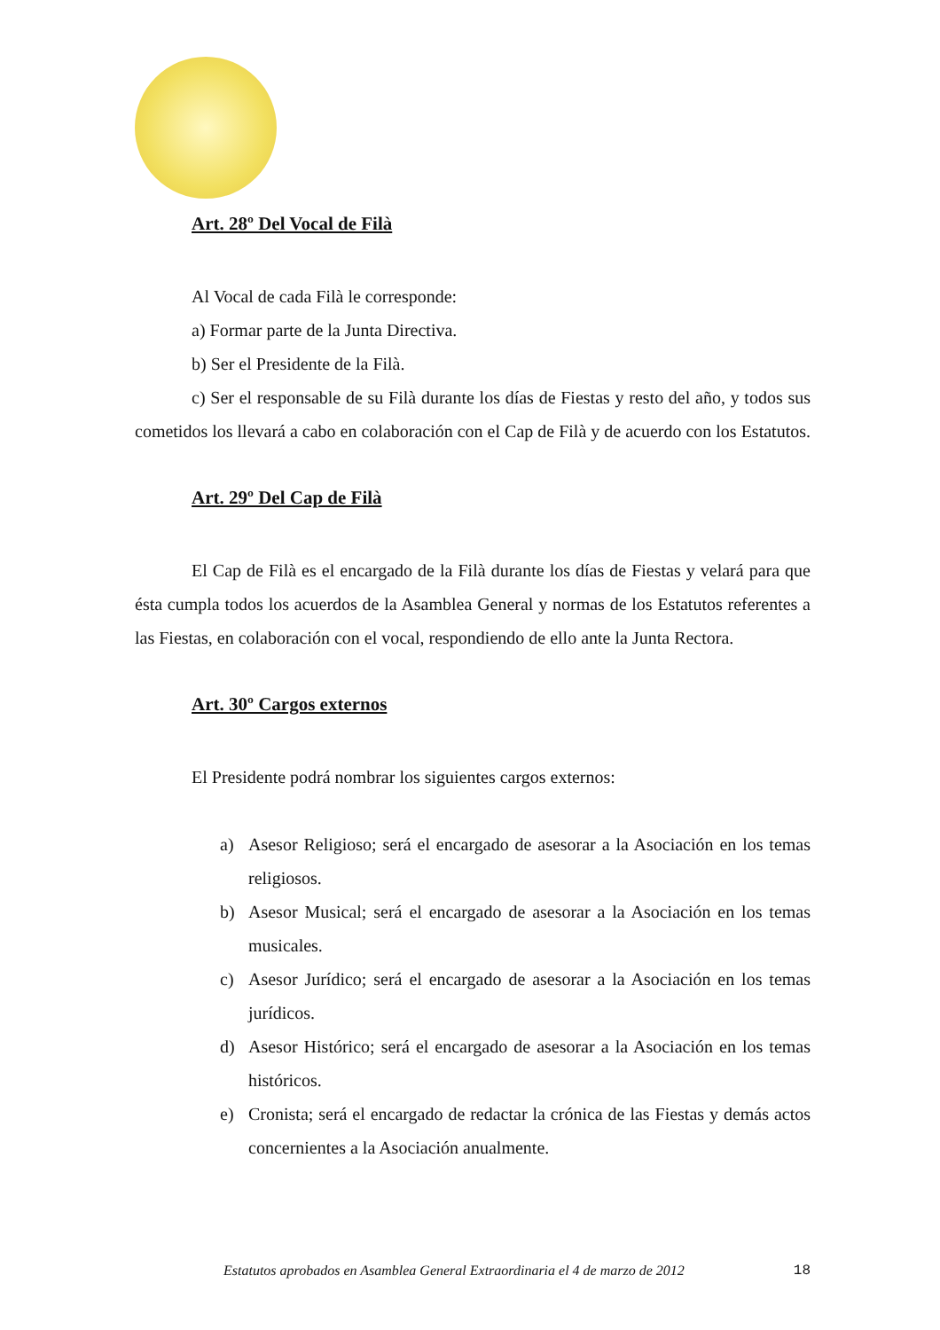Art. 28º Del Vocal de Filà
Al Vocal de cada Filà le corresponde:
a) Formar parte de la Junta Directiva.
b) Ser el Presidente de la Filà.
c) Ser el responsable de su Filà durante los días de Fiestas y resto del año, y todos sus cometidos los llevará a cabo en colaboración con el Cap de Filà y de acuerdo con los Estatutos.
Art. 29º Del Cap de Filà
El Cap de Filà es el encargado de la Filà durante los días de Fiestas y velará para que ésta cumpla todos los acuerdos de la Asamblea General y normas de los Estatutos referentes a las Fiestas, en colaboración con el vocal, respondiendo de ello ante la Junta Rectora.
Art. 30º Cargos externos
El Presidente podrá nombrar los siguientes cargos externos:
a) Asesor Religioso; será el encargado de asesorar a la Asociación en los temas religiosos.
b) Asesor Musical; será el encargado de asesorar a la Asociación en los temas musicales.
c) Asesor Jurídico; será el encargado de asesorar a la Asociación en los temas jurídicos.
d) Asesor Histórico; será el encargado de asesorar a la Asociación en los temas históricos.
e) Cronista; será el encargado de redactar la crónica de las Fiestas y demás actos concernientes a la Asociación anualmente.
Estatutos aprobados en Asamblea General Extraordinaria el 4 de marzo de 2012 18